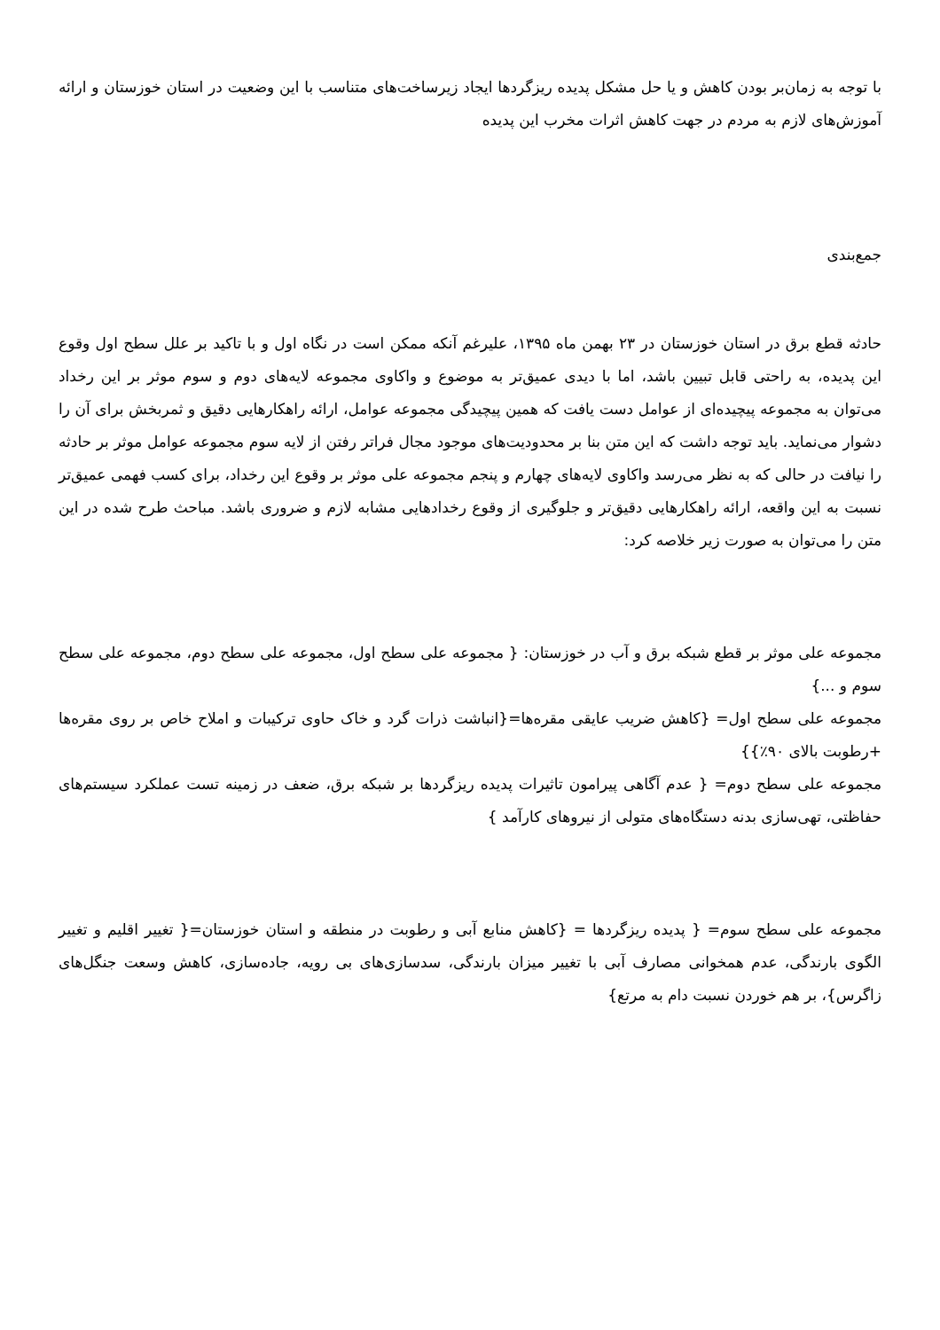با توجه به زمان‌بر بودن کاهش و یا حل مشکل پدیده ریزگردها ایجاد زیرساخت‌های متناسب با این وضعیت در استان خوزستان و ارائه آموزش‌های لازم به مردم در جهت کاهش اثرات مخرب این پدیده
جمع‌بندی
حادثه قطع برق در استان خوزستان در ۲۳ بهمن ماه ۱۳۹۵، علیرغم آنکه ممکن است در نگاه اول و با تاکید بر علل سطح اول وقوع این پدیده، به راحتی قابل تبیین باشد، اما با دیدی عمیق‌تر به موضوع و واکاوی مجموعه لایه‌های دوم و سوم موثر بر این رخداد می‌توان به مجموعه پیچیده‌ای از عوامل دست یافت که همین پیچیدگی مجموعه عوامل، ارائه راهکارهایی دقیق و ثمربخش برای آن را دشوار می‌نماید. باید توجه داشت که این متن بنا بر محدودیت‌های موجود مجال فراتر رفتن از لایه سوم مجموعه عوامل موثر بر حادثه را نیافت در حالی که به نظر می‌رسد واکاوی لایه‌های چهارم و پنجم مجموعه علی موثر بر وقوع این رخداد، برای کسب فهمی عمیق‌تر نسبت به این واقعه، ارائه راهکارهایی دقیق‌تر و جلوگیری از وقوع رخدادهایی مشابه لازم و ضروری باشد. مباحث طرح شده در این متن را می‌توان به صورت زیر خلاصه کرد:
مجموعه علی موثر بر قطع شبکه برق و آب در خوزستان: { مجموعه علی سطح اول، مجموعه علی سطح دوم، مجموعه علی سطح سوم و ...}
مجموعه علی سطح اول= {کاهش ضریب عایقی مقره‌ها={انباشت ذرات گرد و خاک حاوی ترکیبات و املاح خاص بر روی مقره‌ها +رطوبت بالای ۹۰٪}}
مجموعه علی سطح دوم= { عدم آگاهی پیرامون تاثیرات پدیده ریزگردها بر شبکه برق، ضعف در زمینه تست عملکرد سیستم‌های حفاظتی، تهی‌سازی بدنه دستگاه‌های متولی از نیروهای کارآمد }
مجموعه علی سطح سوم= { پدیده ریزگردها = {کاهش منابع آبی و رطوبت در منطقه و استان خوزستان={ تغییر اقلیم و تغییر الگوی بارندگی، عدم همخوانی مصارف آبی با تغییر میزان بارندگی، سدسازی‌های بی رویه، جاده‌سازی، کاهش وسعت جنگل‌های زاگرس}، بر هم خوردن نسبت دام به مرتع}